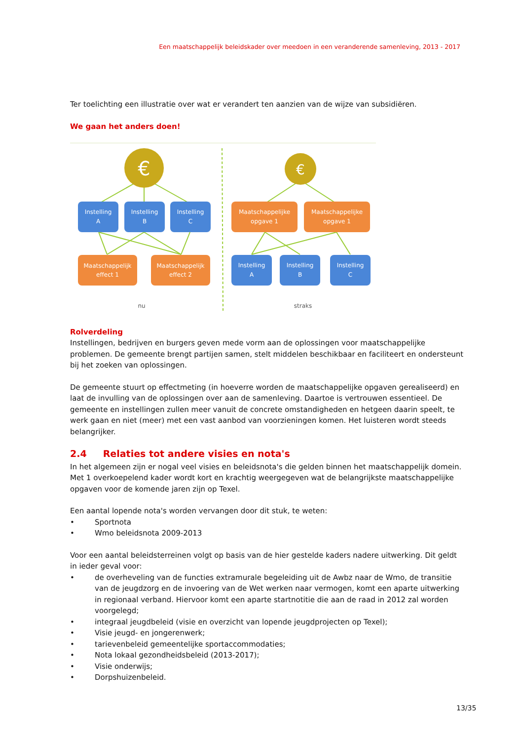Een maatschappelijk beleidskader over meedoen in een veranderende samenleving, 2013 - 2017
Ter toelichting een illustratie over wat er verandert ten aanzien van de wijze van subsidiëren.
We gaan het anders doen!
€
€
Instelling
A
Instelling
B
Instelling
C
Maatschappelijk
effect 1
Maatschappelijk
effect 2
Maatschappelijke
opgave 1
Maatschappelijke
opgave 1
Instelling
A
Instelling
B
Instelling
C
nu
straks
Rolverdeling
Instellingen, bedrijven en burgers geven mede vorm aan de oplossingen voor maatschappelijke problemen. De gemeente brengt partijen samen, stelt middelen beschikbaar en faciliteert en ondersteunt bij het zoeken van oplossingen.
De gemeente stuurt op effectmeting (in hoeverre worden de maatschappelijke opgaven gerealiseerd) en laat de invulling van de oplossingen over aan de samenleving. Daartoe is vertrouwen essentieel. De gemeente en instellingen zullen meer vanuit de concrete omstandigheden en hetgeen daarin speelt, te werk gaan en niet (meer) met een vast aanbod van voorzieningen komen. Het luisteren wordt steeds belangrijker.
2.4 Relaties tot andere visies en nota's
In het algemeen zijn er nogal veel visies en beleidsnota's die gelden binnen het maatschappelijk domein. Met 1 overkoepelend kader wordt kort en krachtig weergegeven wat de belangrijkste maatschappelijke opgaven voor de komende jaren zijn op Texel.
Een aantal lopende nota's worden vervangen door dit stuk, te weten:
• Sportnota
• Wmo beleidsnota 2009-2013
Voor een aantal beleidsterreinen volgt op basis van de hier gestelde kaders nadere uitwerking. Dit geldt in ieder geval voor:
• de overheveling van de functies extramurale begeleiding uit de Awbz naar de Wmo, de transitie van de jeugdzorg en de invoering van de Wet werken naar vermogen, komt een aparte uitwerking in regionaal verband. Hiervoor komt een aparte startnotitie die aan de raad in 2012 zal worden voorgelegd;
• integraal jeugdbeleid (visie en overzicht van lopende jeugdprojecten op Texel);
• Visie jeugd- en jongerenwerk;
• tarievenbeleid gemeentelijke sportaccommodaties;
• Nota lokaal gezondheidsbeleid (2013-2017);
• Visie onderwijs;
• Dorpshuizenbeleid.
13/35